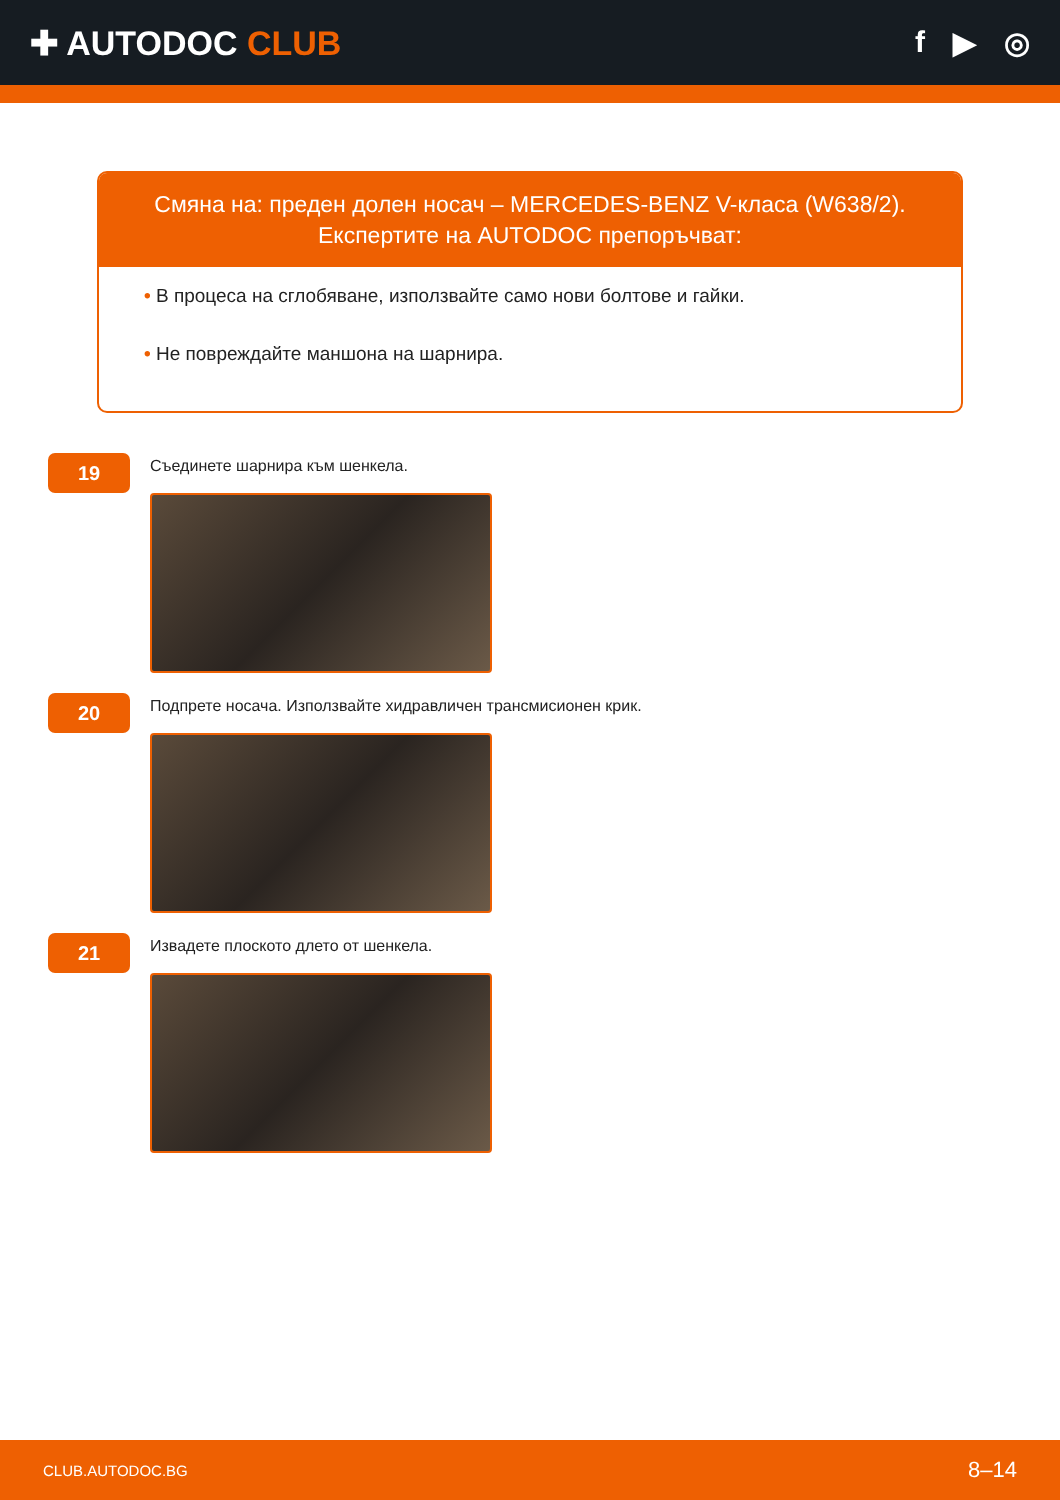✚ AUTODOC CLUB f ▶ ◎
Смяна на: преден долен носач – MERCEDES-BENZ V-класа (W638/2).
Експертите на AUTODOC препоръчват:
• В процеса на сглобяване, използвайте само нови болтове и гайки.
• Не повреждайте маншона на шарнира.
19
Съединете шарнира към шенкела.
20
Подпрете носача. Използвайте хидравличен трансмисионен крик.
21
Извадете плоското длето от шенкела.
CLUB.AUTODOC.BG 8–14